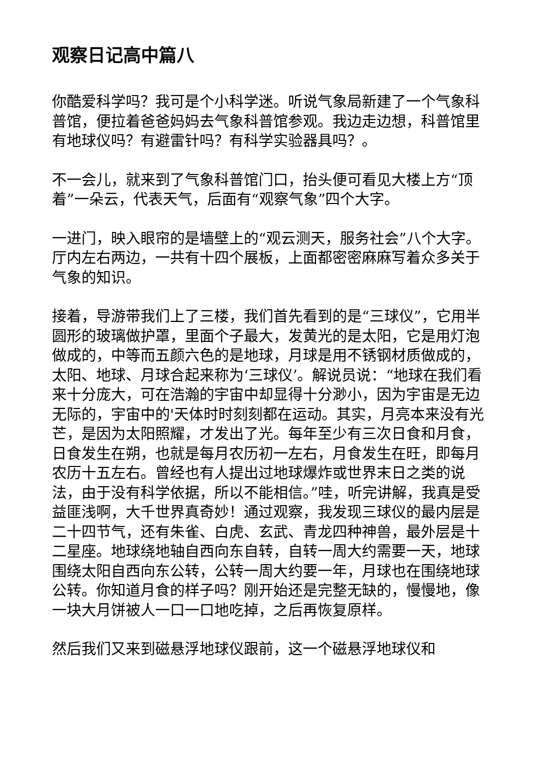观察日记高中篇八
你酷爱科学吗？我可是个小科学迷。听说气象局新建了一个气象科普馆，便拉着爸爸妈妈去气象科普馆参观。我边走边想，科普馆里有地球仪吗？有避雷针吗？有科学实验器具吗？。
不一会儿，就来到了气象科普馆门口，抬头便可看见大楼上方“顶着”一朵云，代表天气，后面有“观察气象”四个大字。
一进门，映入眼帘的是墙壁上的“观云测天，服务社会”八个大字。厅内左右两边，一共有十四个展板，上面都密密麻麻写着众多关于气象的知识。
接着，导游带我们上了三楼，我们首先看到的是“三球仪”，它用半圆形的玻璃做护罩，里面个子最大，发黄光的是太阳，它是用灯泡做成的，中等而五颜六色的是地球，月球是用不锈钢材质做成的，太阳、地球、月球合起来称为‘三球仪’。解说员说：“地球在我们看来十分庞大，可在浩瀚的宇宙中却显得十分渺小，因为宇宙是无边无际的，宇宙中的'天体时时刻刻都在运动。其实，月亮本来没有光芒，是因为太阳照耀，才发出了光。每年至少有三次日食和月食，日食发生在朔，也就是每月农历初一左右，月食发生在旺，即每月农历十五左右。曾经也有人提出过地球爆炸或世界末日之类的说法，由于没有科学依据，所以不能相信。”哇，听完讲解，我真是受益匪浅啊，大千世界真奇妙！通过观察，我发现三球仪的最内层是二十四节气，还有朱雀、白虎、玄武、青龙四种神兽，最外层是十二星座。地球绕地轴自西向东自转，自转一周大约需要一天，地球围绕太阳自西向东公转，公转一周大约要一年，月球也在围绕地球公转。你知道月食的样子吗？刚开始还是完整无缺的，慢慢地，像一块大月饼被人一口一口地吃掉，之后再恢复原样。
然后我们又来到磁悬浮地球仪跟前，这一个磁悬浮地球仪和